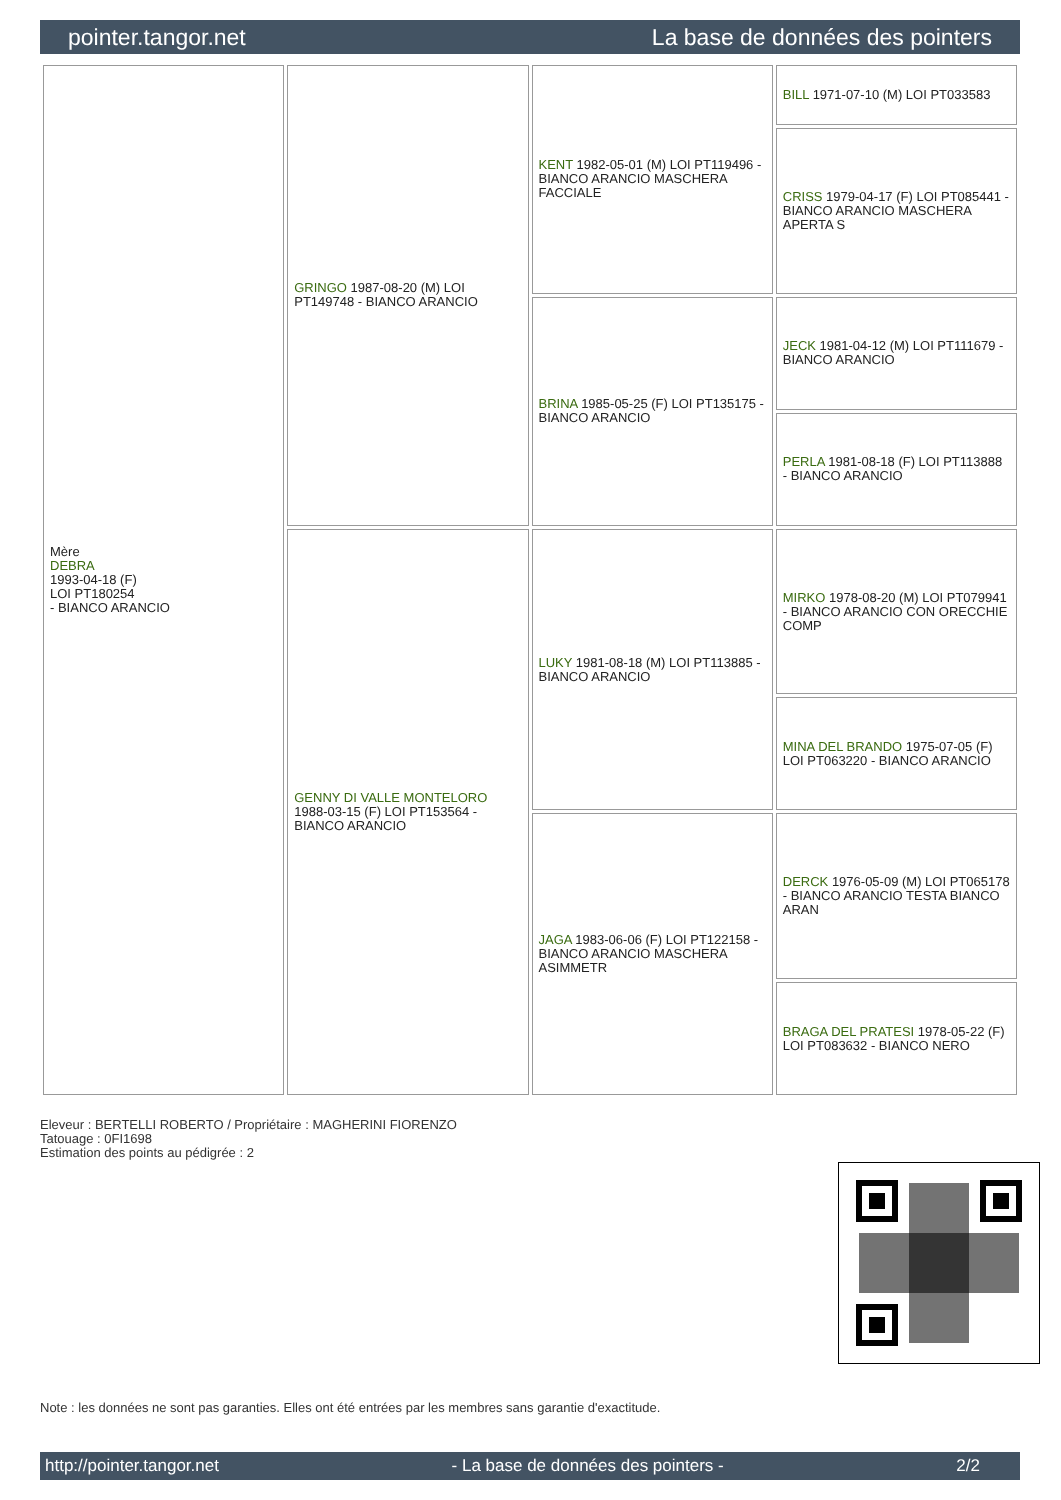pointer.tangor.net La base de données des pointers
| Mère DEBRA 1993-04-18 (F) LOI PT180254 - BIANCO ARANCIO | GRINGO 1987-08-20 (M) LOI PT149748 - BIANCO ARANCIO | KENT 1982-05-01 (M) LOI PT119496 - BIANCO ARANCIO MASCHERA FACCIALE | BILL 1971-07-10 (M) LOI PT033583 |
| | | | CRISS 1979-04-17 (F) LOI PT085441 - BIANCO ARANCIO MASCHERA APERTA S |
| | | BRINA 1985-05-25 (F) LOI PT135175 - BIANCO ARANCIO | JECK 1981-04-12 (M) LOI PT111679 - BIANCO ARANCIO |
| | | | PERLA 1981-08-18 (F) LOI PT113888 - BIANCO ARANCIO |
| | GENNY DI VALLE MONTELORO 1988-03-15 (F) LOI PT153564 - BIANCO ARANCIO | LUKY 1981-08-18 (M) LOI PT113885 - BIANCO ARANCIO | MIRKO 1978-08-20 (M) LOI PT079941 - BIANCO ARANCIO CON ORECCHIE COMP |
| | | | MINA DEL BRANDO 1975-07-05 (F) LOI PT063220 - BIANCO ARANCIO |
| | | JAGA 1983-06-06 (F) LOI PT122158 - BIANCO ARANCIO MASCHERA ASIMMETR | DERCK 1976-05-09 (M) LOI PT065178 - BIANCO ARANCIO TESTA BIANCO ARAN |
| | | | BRAGA DEL PRATESI 1978-05-22 (F) LOI PT083632 - BIANCO NERO |
Eleveur : BERTELLI ROBERTO / Propriétaire : MAGHERINI FIORENZO
Tatouage : 0FI1698
Estimation des points au pédigrée : 2
Note : les données ne sont pas garanties. Elles ont été entrées par les membres sans garantie d'exactitude.
http://pointer.tangor.net - La base de données des pointers - 2/2